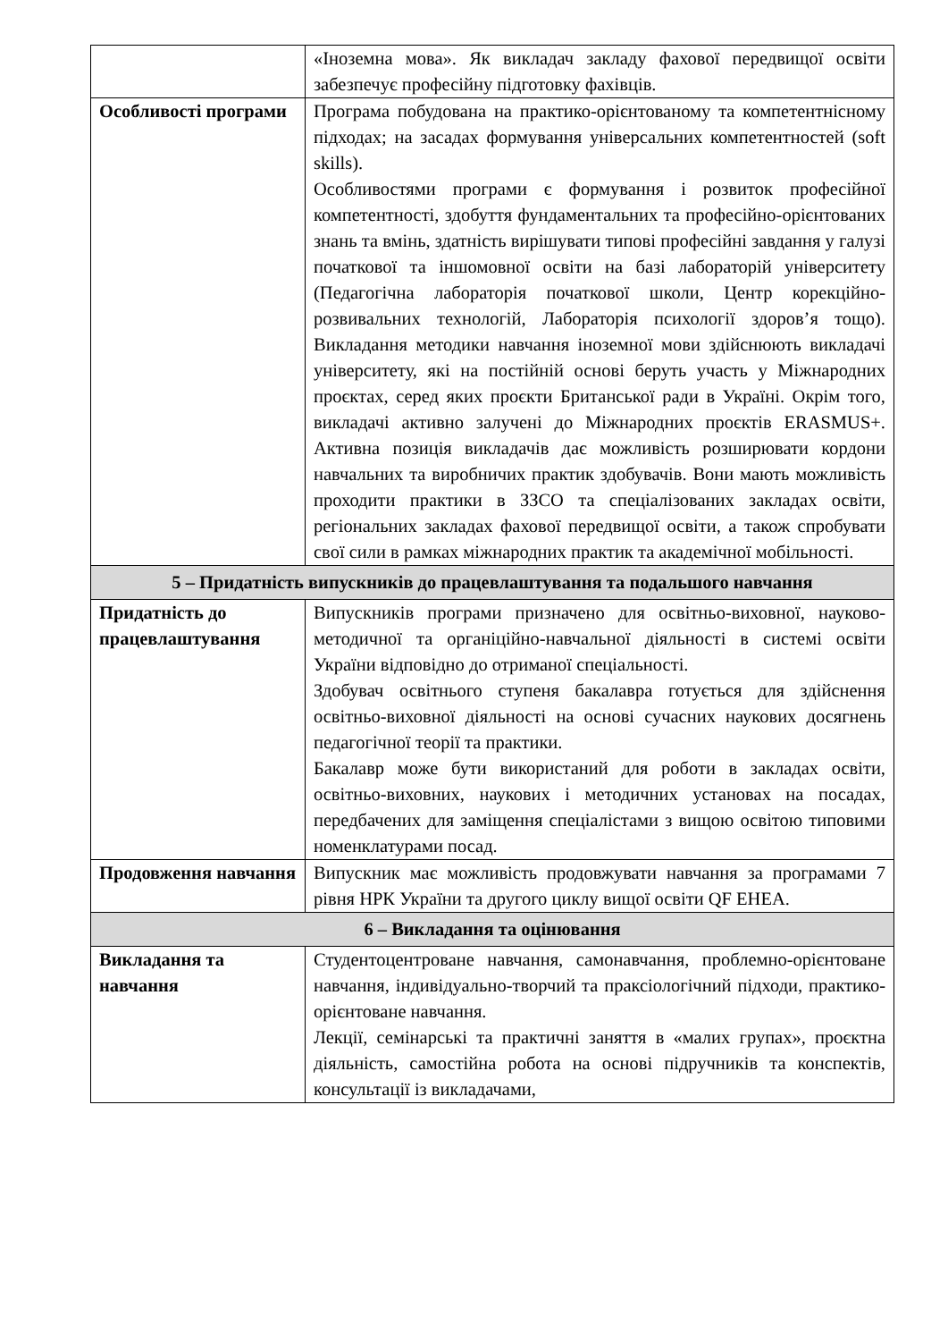| | «Іноземна мова». Як викладач закладу фахової передвищої освіти забезпечує професійну підготовку фахівців. |
| Особливості програми | Програма побудована на практико-орієнтованому та компетентнісному підходах; на засадах формування універсальних компетентностей (soft skills). Особливостями програми є формування і розвиток професійної компетентності, здобуття фундаментальних та професійно-орієнтованих знань та вмінь, здатність вирішувати типові професійні завдання у галузі початкової та іншомовної освіти на базі лабораторій університету (Педагогічна лабораторія початкової школи, Центр корекційно-розвивальних технологій, Лабораторія психології здоров’я тощо). Викладання методики навчання іноземної мови здійснюють викладачі університету, які на постійній основі беруть участь у Міжнародних проєктах, серед яких проєкти Британської ради в Україні. Окрім того, викладачі активно залучені до Міжнародних проєктів ERASMUS+. Активна позиція викладачів дає можливість розширювати кордони навчальних та виробничих практик здобувачів. Вони мають можливість проходити практики в ЗЗСО та спеціалізованих закладах освіти, регіональних закладах фахової передвищої освіти, а також спробувати свої сили в рамках міжнародних практик та академічної мобільності. |
| 5 – Придатність випускників до працевлаштування та подальшого навчання | |
| Придатність до працевлаштування | Випускників програми призначено для освітньо-виховної, науково-методичної та органіційно-навчальної діяльності в системі освіти України відповідно до отриманої спеціальності. Здобувач освітнього ступеня бакалавра готується для здійснення освітньо-виховної діяльності на основі сучасних наукових досягнень педагогічної теорії та практики. Бакалавр може бути використаний для роботи в закладах освіти, освітньо-виховних, наукових і методичних установах на посадах, передбачених для заміщення спеціалістами з вищою освітою типовими номенклатурами посад. |
| Продовження навчання | Випускник має можливість продовжувати навчання за програмами 7 рівня НРК України та другого циклу вищої освіти QF EHEA. |
| 6 – Викладання та оцінювання | |
| Викладання та навчання | Студентоцентроване навчання, самонавчання, проблемно-орієнтоване навчання, індивідуально-творчий та праксіологічний підходи, практико-орієнтоване навчання. Лекції, семінарські та практичні заняття в «малих групах», проєктна діяльність, самостійна робота на основі підручників та конспектів, консультації із викладачами, |